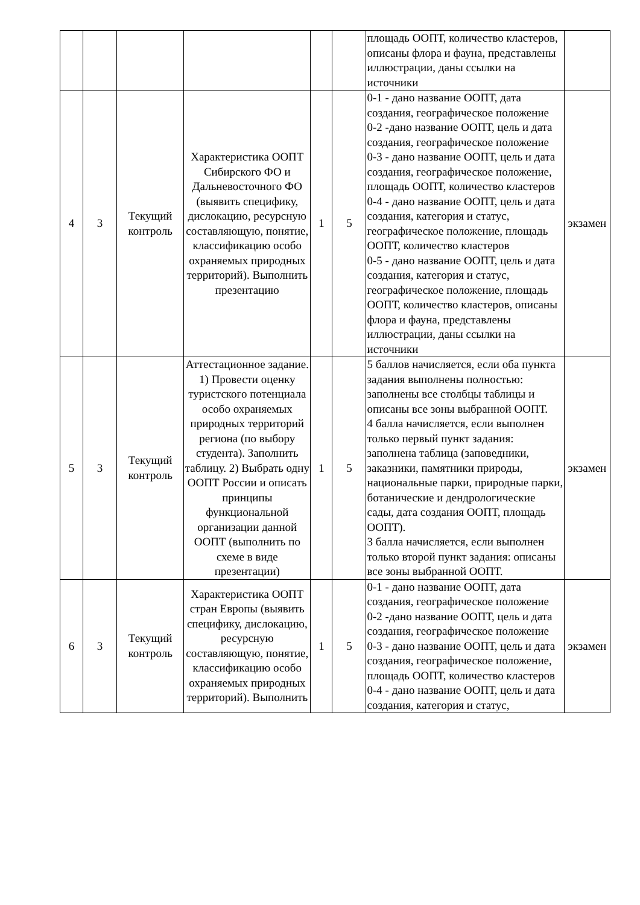| | | | | | | площадь ООПТ, количество кластеров, описаны флора и фауна, представлены иллюстрации, даны ссылки на источники | |
| 4 | 3 | Текущий контроль | Характеристика ООПТ Сибирского ФО и Дальневосточного ФО (выявить специфику, дислокацию, ресурсную составляющую, понятие, классификацию особо охраняемых природных территорий). Выполнить презентацию | 1 | 5 | 0-1 - дано название ООПТ, дата создания, географическое положение 0-2 -дано название ООПТ, цель и дата создания, географическое положение 0-3 - дано название ООПТ, цель и дата создания, географическое положение, площадь ООПТ, количество кластеров 0-4 - дано название ООПТ, цель и дата создания, категория и статус, географическое положение, площадь ООПТ, количество кластеров 0-5 - дано название ООПТ, цель и дата создания, категория и статус, географическое положение, площадь ООПТ, количество кластеров, описаны флора и фауна, представлены иллюстрации, даны ссылки на источники | экзамен |
| 5 | 3 | Текущий контроль | Аттестационное задание. 1) Провести оценку туристского потенциала особо охраняемых природных территорий региона (по выбору студента). Заполнить таблицу. 2) Выбрать одну ООПТ России и описать принципы функциональной организации данной ООПТ (выполнить по схеме в виде презентации) | 1 | 5 | 5 баллов начисляется, если оба пункта задания выполнены полностью: заполнены все столбцы таблицы и описаны все зоны выбранной ООПТ. 4 балла начисляется, если выполнен только первый пункт задания: заполнена таблица (заповедники, заказники, памятники природы, национальные парки, природные парки, ботанические и дендрологические сады, дата создания ООПТ, площадь ООПТ). 3 балла начисляется, если выполнен только второй пункт задания: описаны все зоны выбранной ООПТ. | экзамен |
| 6 | 3 | Текущий контроль | Характеристика ООПТ стран Европы (выявить специфику, дислокацию, ресурсную составляющую, понятие, классификацию особо охраняемых природных территорий). Выполнить | 1 | 5 | 0-1 - дано название ООПТ, дата создания, географическое положение 0-2 -дано название ООПТ, цель и дата создания, географическое положение 0-3 - дано название ООПТ, цель и дата создания, географическое положение, площадь ООПТ, количество кластеров 0-4 - дано название ООПТ, цель и дата создания, категория и статус, | экзамен |